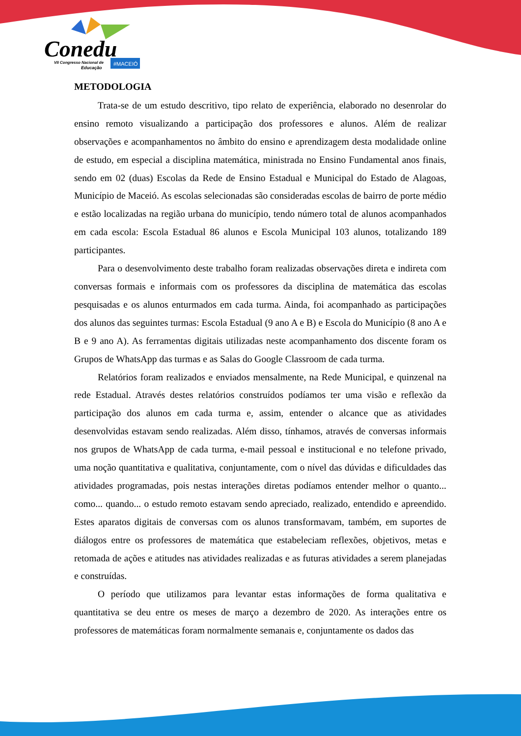Conedu
VII Congresso Nacional de
Educação
#MACEIÓ
METODOLOGIA
Trata-se de um estudo descritivo, tipo relato de experiência, elaborado no desenrolar do ensino remoto visualizando a participação dos professores e alunos. Além de realizar observações e acompanhamentos no âmbito do ensino e aprendizagem desta modalidade online de estudo, em especial a disciplina matemática, ministrada no Ensino Fundamental anos finais, sendo em 02 (duas) Escolas da Rede de Ensino Estadual e Municipal do Estado de Alagoas, Município de Maceió. As escolas selecionadas são consideradas escolas de bairro de porte médio e estão localizadas na região urbana do município, tendo número total de alunos acompanhados em cada escola: Escola Estadual 86 alunos e Escola Municipal 103 alunos, totalizando 189 participantes.
Para o desenvolvimento deste trabalho foram realizadas observações direta e indireta com conversas formais e informais com os professores da disciplina de matemática das escolas pesquisadas e os alunos enturmados em cada turma. Ainda, foi acompanhado as participações dos alunos das seguintes turmas: Escola Estadual (9 ano A e B) e Escola do Município (8 ano A e B e 9 ano A). As ferramentas digitais utilizadas neste acompanhamento dos discente foram os Grupos de WhatsApp das turmas e as Salas do Google Classroom de cada turma.
Relatórios foram realizados e enviados mensalmente, na Rede Municipal, e quinzenal na rede Estadual. Através destes relatórios construídos podíamos ter uma visão e reflexão da participação dos alunos em cada turma e, assim, entender o alcance que as atividades desenvolvidas estavam sendo realizadas. Além disso, tínhamos, através de conversas informais nos grupos de WhatsApp de cada turma, e-mail pessoal e institucional e no telefone privado, uma noção quantitativa e qualitativa, conjuntamente, com o nível das dúvidas e dificuldades das atividades programadas, pois nestas interações diretas podíamos entender melhor o quanto... como... quando... o estudo remoto estavam sendo apreciado, realizado, entendido e apreendido. Estes aparatos digitais de conversas com os alunos transformavam, também, em suportes de diálogos entre os professores de matemática que estabeleciam reflexões, objetivos, metas e retomada de ações e atitudes nas atividades realizadas e as futuras atividades a serem planejadas e construídas.
O período que utilizamos para levantar estas informações de forma qualitativa e quantitativa se deu entre os meses de março a dezembro de 2020. As interações entre os professores de matemáticas foram normalmente semanais e, conjuntamente os dados das